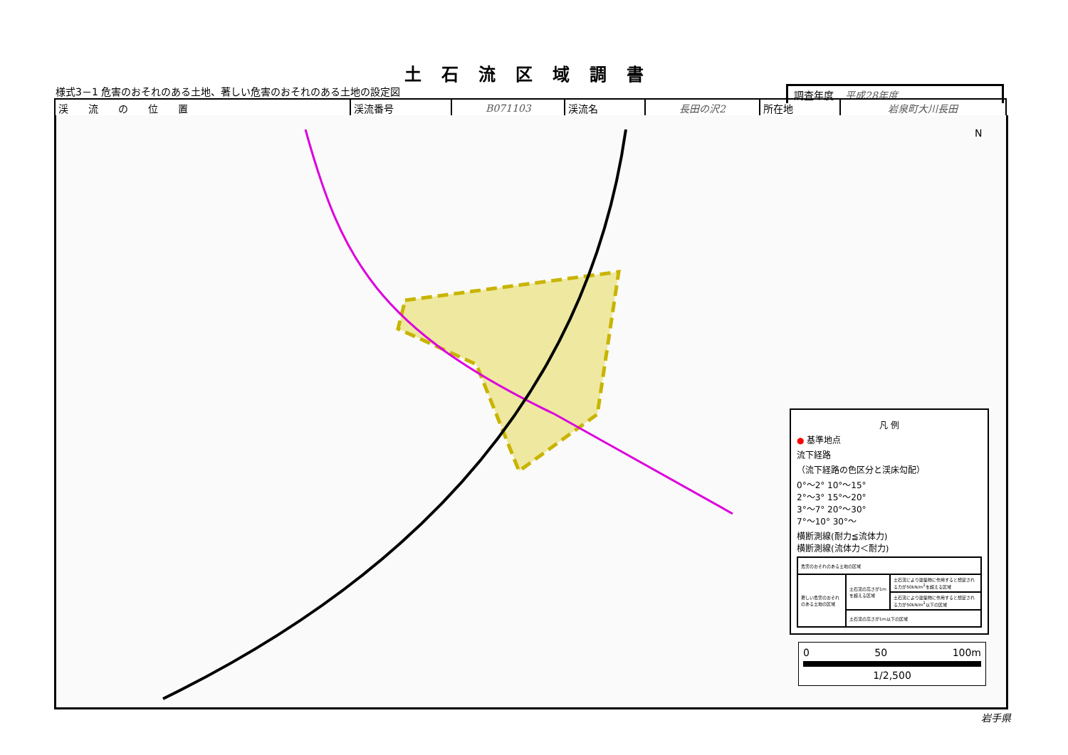土石流区域調書
様式3－1 危害のおそれのある土地、著しい危害のおそれのある土地の設定図
調査年度 平成28年度
| 渓 流 の 位 置 | 渓流番号 | B071103 | 渓流名 | 長田の沢2 | 所在地 | 岩泉町大川長田 |
N
凡 例
● 基準地点
流下経路
（流下経路の色区分と渓床勾配）
0°～2° 10°～15°
2°～3° 15°～20°
3°～7° 20°～30°
7°～10° 30°～
横断測線(耐力≦流体力)
横断測線(流体力＜耐力)
| 危害のおそれのある土地の区域 | | |
| 著しい危害のおそれのある土地の区域 | 土石流の高さが1mを超える区域 | 土石流により建築物に作用すると想定される力が50kN/m<sup>2</sup>を超える区域 |
| | | 土石流により建築物に作用すると想定される力が50kN/m<sup>2</sup>以下の区域 |
| | 土石流の高さが1m以下の区域 | |
0 50 100m
1/2,500
岩手県